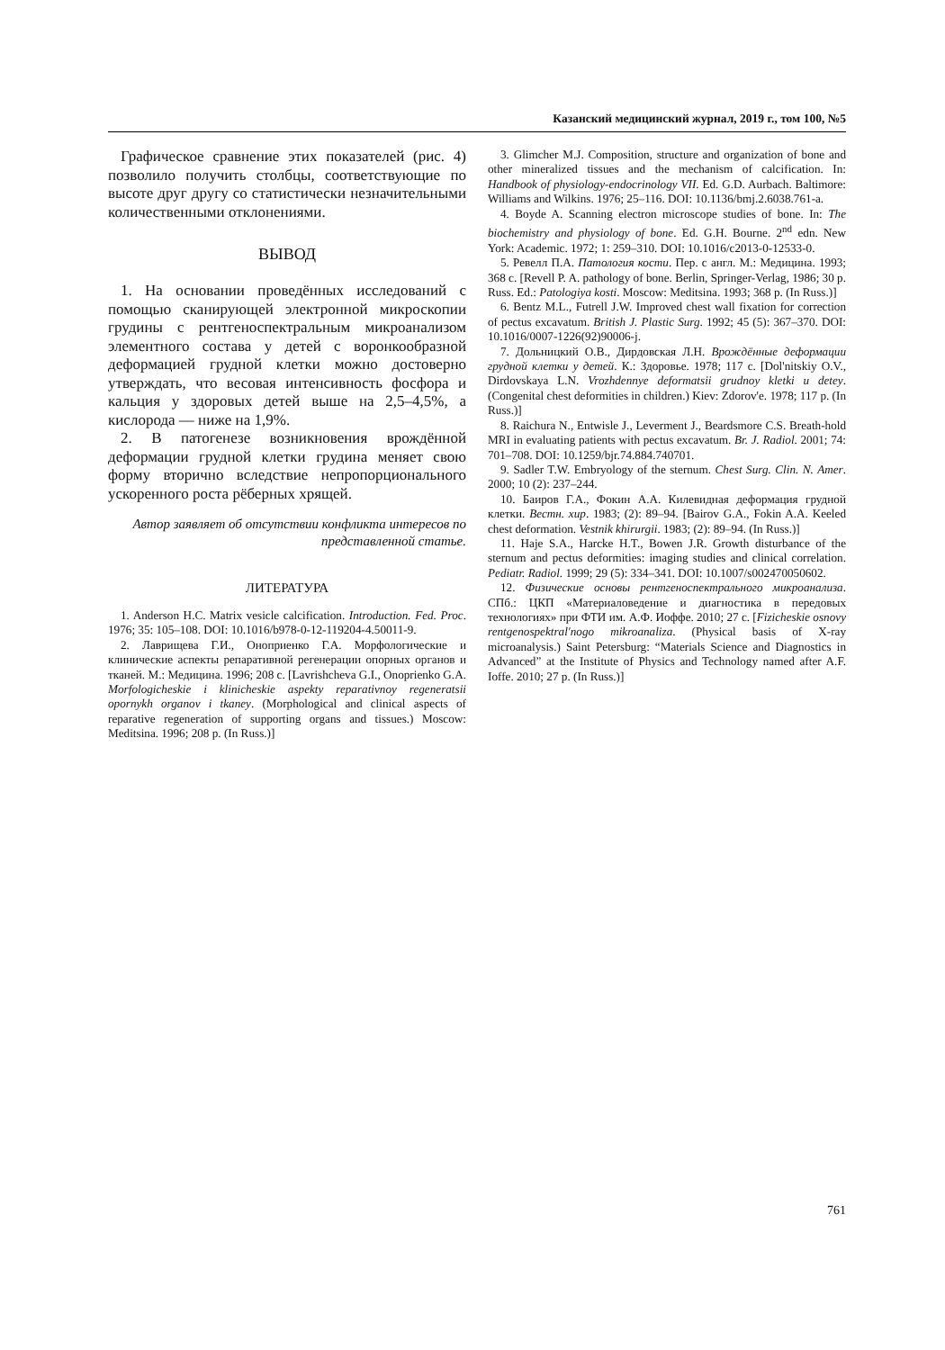Казанский медицинский журнал, 2019 г., том 100, №5
Графическое сравнение этих показателей (рис. 4) позволило получить столбцы, соответствующие по высоте друг другу со статистически незначительными количественными отклонениями.
ВЫВОД
1. На основании проведённых исследований с помощью сканирующей электронной микроскопии грудины с рентгеноспектральным микроанализом элементного состава у детей с воронкообразной деформацией грудной клетки можно достоверно утверждать, что весовая интенсивность фосфора и кальция у здоровых детей выше на 2,5–4,5%, а кислорода — ниже на 1,9%.
2. В патогенезе возникновения врождённой деформации грудной клетки грудина меняет свою форму вторично вследствие непропорционального ускоренного роста рёберных хрящей.
Автор заявляет об отсутствии конфликта интересов по представленной статье.
ЛИТЕРАТУРА
1. Anderson H.C. Matrix vesicle calcification. Introduction. Fed. Proc. 1976; 35: 105–108. DOI: 10.1016/b978-0-12-119204-4.50011-9.
2. Лаврищева Г.И., Оноприенко Г.А. Морфологические и клинические аспекты репаративной регенерации опорных органов и тканей. М.: Медицина. 1996; 208 с. [Lavrishcheva G.I., Onoprienko G.A. Morfologicheskie i klinicheskie aspekty reparativnoy regeneratsii opornykh organov i tkaney. (Morphological and clinical aspects of reparative regeneration of supporting organs and tissues.) Moscow: Meditsina. 1996; 208 p. (In Russ.)]
3. Glimcher M.J. Composition, structure and organization of bone and other mineralized tissues and the mechanism of calcification. In: Handbook of physiology-endocrinology VII. Ed. G.D. Aurbach. Baltimore: Williams and Wilkins. 1976; 25–116. DOI: 10.1136/bmj.2.6038.761-a.
4. Boyde A. Scanning electron microscope studies of bone. In: The biochemistry and physiology of bone. Ed. G.H. Bourne. 2<sup>nd</sup> edn. New York: Academic. 1972; 1: 259–310. DOI: 10.1016/c2013-0-12533-0.
5. Ревелл П.А. Патология кости. Пер. с англ. М.: Медицина. 1993; 368 с. [Revell P. A. pathology of bone. Berlin, Springer-Verlag, 1986; 30 p. Russ. Ed.: Patologiya kosti. Moscow: Meditsina. 1993; 368 p. (In Russ.)]
6. Bentz M.L., Futrell J.W. Improved chest wall fixation for correction of pectus excavatum. British J. Plastic Surg. 1992; 45 (5): 367–370. DOI: 10.1016/0007-1226(92)90006-j.
7. Дольницкий О.В., Дирдовская Л.Н. Врождённые деформации грудной клетки у детей. К.: Здоровье. 1978; 117 с. [Dol'nitskiy O.V., Dirdovskaya L.N. Vrozhdennye deformatsii grudnoy kletki u detey. (Congenital chest deformities in children.) Kiev: Zdorov'e. 1978; 117 p. (In Russ.)]
8. Raichura N., Entwisle J., Leverment J., Beardsmore C.S. Breath-hold MRI in evaluating patients with pectus excavatum. Br. J. Radiol. 2001; 74: 701–708. DOI: 10.1259/bjr.74.884.740701.
9. Sadler T.W. Embryology of the sternum. Chest Surg. Clin. N. Amer. 2000; 10 (2): 237–244.
10. Баиров Г.А., Фокин А.А. Килевидная деформация грудной клетки. Вестн. хир. 1983; (2): 89–94. [Bairov G.A., Fokin A.A. Keeled chest deformation. Vestnik khirurgii. 1983; (2): 89–94. (In Russ.)]
11. Haje S.A., Harcke H.T., Bowen J.R. Growth disturbance of the sternum and pectus deformities: imaging studies and clinical correlation. Pediatr. Radiol. 1999; 29 (5): 334–341. DOI: 10.1007/s002470050602.
12. Физические основы рентгеноспектрального микроанализа. СПб.: ЦКП «Материаловедение и диагностика в передовых технологиях» при ФТИ им. А.Ф. Иоффе. 2010; 27 с. [Fizicheskie osnovy rentgenospektral'nogo mikroanaliza. (Physical basis of X-ray microanalysis.) Saint Petersburg: “Materials Science and Diagnostics in Advanced” at the Institute of Physics and Technology named after A.F. Ioffe. 2010; 27 p. (In Russ.)]
761